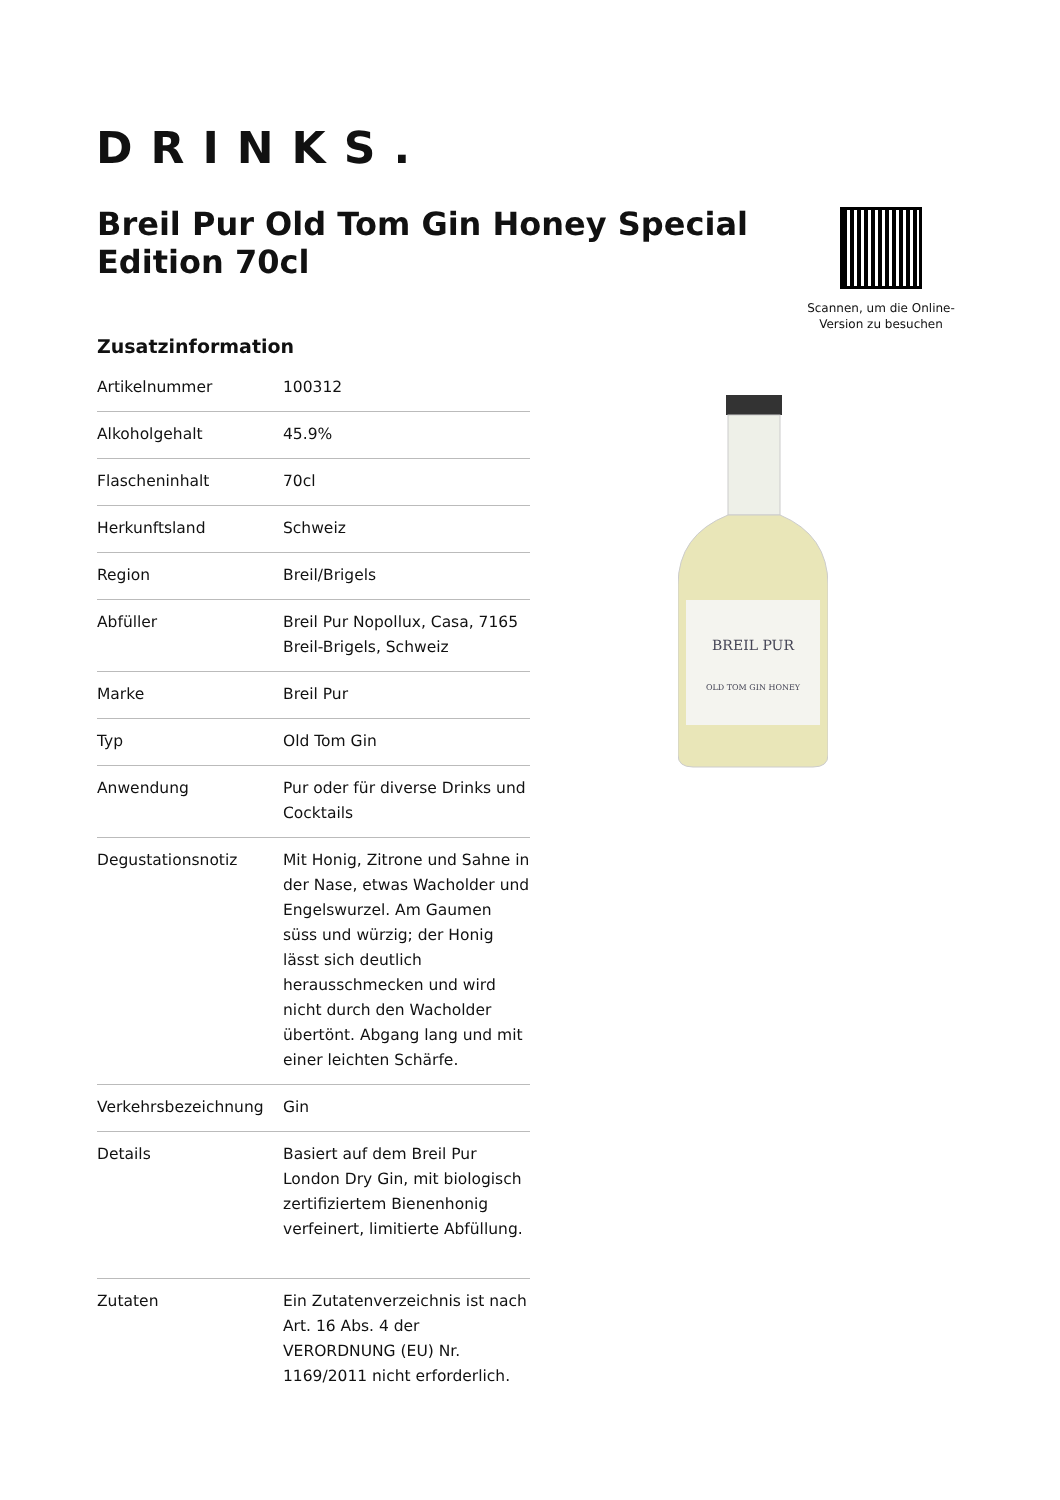DRINKS.
Breil Pur Old Tom Gin Honey Special Edition 70cl
Scannen, um die Online-Version zu besuchen
Zusatzinformation
| Artikelnummer | 100312 |
| Alkoholgehalt | 45.9% |
| Flascheninhalt | 70cl |
| Herkunftsland | Schweiz |
| Region | Breil/Brigels |
| Abfüller | Breil Pur Nopollux, Casa, 7165 Breil-Brigels, Schweiz |
| Marke | Breil Pur |
| Typ | Old Tom Gin |
| Anwendung | Pur oder für diverse Drinks und Cocktails |
| Degustationsnotiz | Mit Honig, Zitrone und Sahne in der Nase, etwas Wacholder und Engelswurzel. Am Gaumen süss und würzig; der Honig lässt sich deutlich herausschmecken und wird nicht durch den Wacholder übertönt. Abgang lang und mit einer leichten Schärfe. |
| Verkehrsbezeichnung | Gin |
| Details | Basiert auf dem Breil Pur London Dry Gin, mit biologisch zertifiziertem Bienenhonig verfeinert, limitierte Abfüllung. |
| Zutaten | Ein Zutatenverzeichnis ist nach Art. 16 Abs. 4 der VERORDNUNG (EU) Nr. 1169/2011 nicht erforderlich. |
BREIL PUR
OLD TOM GIN HONEY